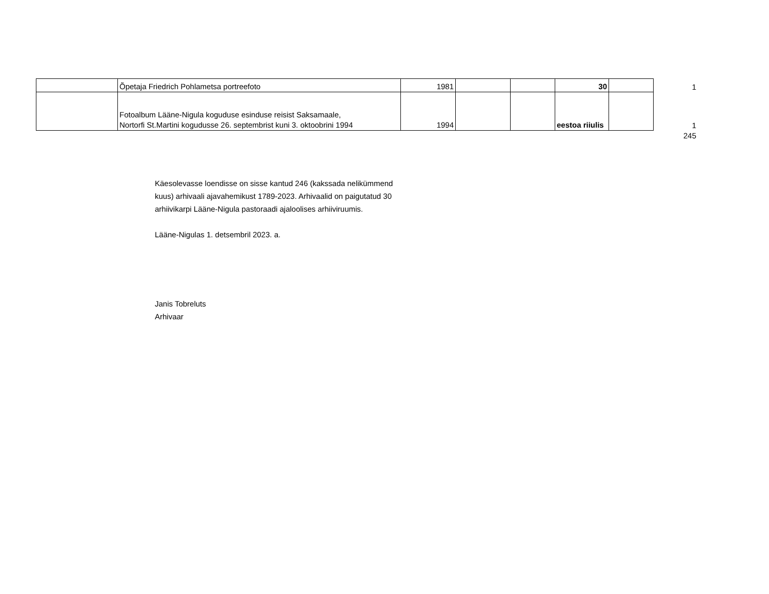| | Õpetaja Friedrich Pohlametsa portreefoto | 1981 | | | 30 | | 1 |
| | Fotoalbum Lääne-Nigula koguduse esinduse reisist Saksamaale, Nortorfi St.Martini kogudusse 26. septembrist kuni 3. oktoobrini 1994 | 1994 | | | eestoa riiulis | | 1 |
| 245 | | | | | | | |
Käesolevasse loendisse on sisse kantud 246 (kakssada nelikümmend
kuus) arhivaali ajavahemikust 1789-2023. Arhivaalid on paigutatud 30
arhiivikarpi Lääne-Nigula pastoraadi ajaloolises arhiiviruumis.
Lääne-Nigulas 1. detsembril 2023. a.
Janis Tobreluts
Arhivaar